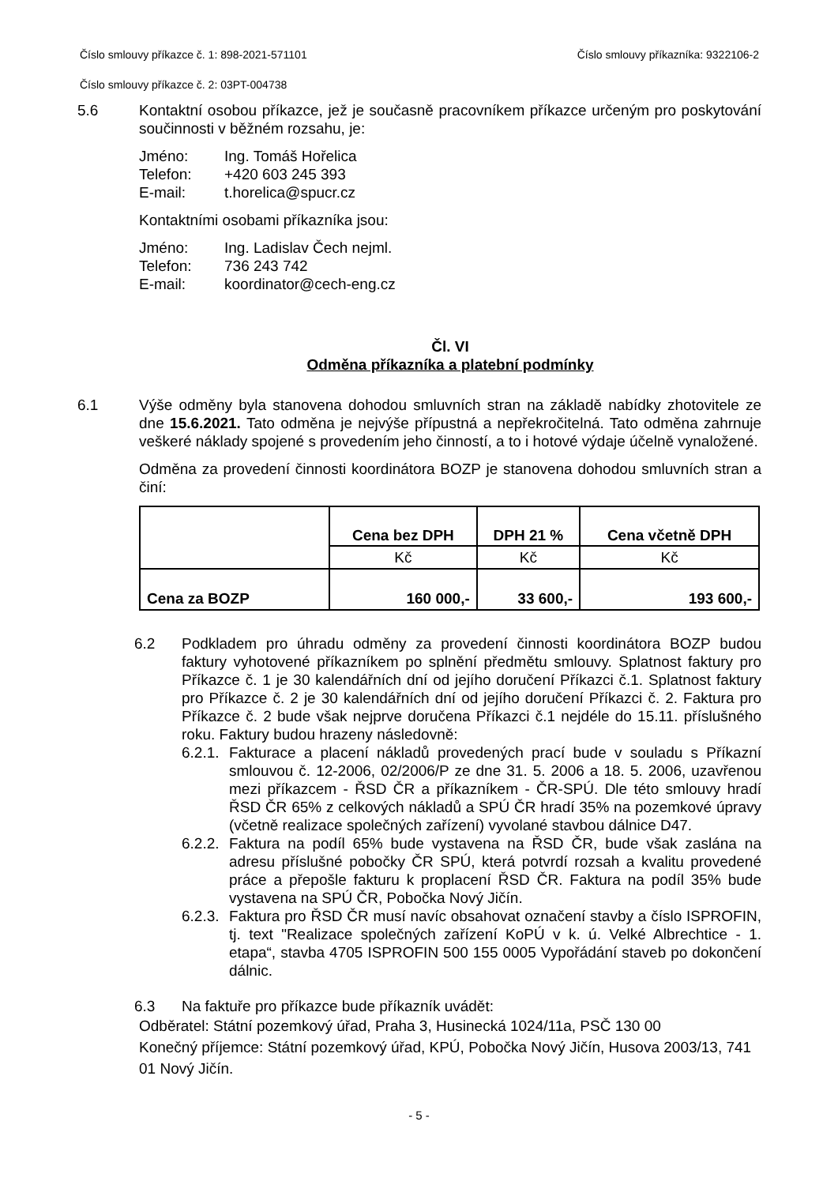Číslo smlouvy příkazce č. 1: 898-2021-571101 Číslo smlouvy příkazníka: 9322106-2
Číslo smlouvy příkazce č. 2: 03PT-004738
5.6 Kontaktní osobou příkazce, jež je současně pracovníkem příkazce určeným pro poskytování součinnosti v běžném rozsahu, je:
Jméno: Ing. Tomáš Hořelica
Telefon: +420 603 245 393
E-mail: t.horelica@spucr.cz
Kontaktními osobami příkazníka jsou:
Jméno: Ing. Ladislav Čech nejml.
Telefon: 736 243 742
E-mail: koordinator@cech-eng.cz
Čl. VI
Odměna příkazníka a platební podmínky
6.1 Výše odměny byla stanovena dohodou smluvních stran na základě nabídky zhotovitele ze dne 15.6.2021. Tato odměna je nejvýše přípustná a nepřekročitelná. Tato odměna zahrnuje veškeré náklady spojené s provedením jeho činností, a to i hotové výdaje účelně vynaložené.
Odměna za provedení činnosti koordinátora BOZP je stanovena dohodou smluvních stran a činí:
| | Cena bez DPH | DPH 21 % | Cena včetně DPH |
| | Kč | Kč | Kč |
| Cena za BOZP | 160 000,- | 33 600,- | 193 600,- |
6.2 Podkladem pro úhradu odměny za provedení činnosti koordinátora BOZP budou faktury vyhotovené příkazníkem po splnění předmětu smlouvy. Splatnost faktury pro Příkazce č. 1 je 30 kalendářních dní od jejího doručení Příkazci č.1. Splatnost faktury pro Příkazce č. 2 je 30 kalendářních dní od jejího doručení Příkazci č. 2. Faktura pro Příkazce č. 2 bude však nejprve doručena Příkazci č.1 nejdéle do 15.11. příslušného roku. Faktury budou hrazeny následovně:
6.2.1.
Fakturace a placení nákladů provedených prací bude v souladu s Příkazní smlouvou č. 12-2006, 02/2006/P ze dne 31. 5. 2006 a 18. 5. 2006, uzavřenou mezi příkazcem - ŘSD ČR a příkazníkem - ČR-SPÚ. Dle této smlouvy hradí ŘSD ČR 65% z celkových nákladů a SPÚ ČR hradí 35% na pozemkové úpravy (včetně realizace společných zařízení) vyvolané stavbou dálnice D47.
6.2.2.
Faktura na podíl 65% bude vystavena na ŘSD ČR, bude však zaslána na adresu příslušné pobočky ČR SPÚ, která potvrdí rozsah a kvalitu provedené práce a přepošle fakturu k proplacení ŘSD ČR. Faktura na podíl 35% bude vystavena na SPÚ ČR, Pobočka Nový Jičín.
6.2.3.
Faktura pro ŘSD ČR musí navíc obsahovat označení stavby a číslo ISPROFIN, tj. text "Realizace společných zařízení KoPÚ v k. ú. Velké Albrechtice - 1. etapa“, stavba 4705 ISPROFIN 500 155 0005 Vypořádání staveb po dokončení dálnic.
6.3 Na faktuře pro příkazce bude příkazník uvádět:
Odběratel: Státní pozemkový úřad, Praha 3, Husinecká 1024/11a, PSČ 130 00
Konečný příjemce: Státní pozemkový úřad, KPÚ, Pobočka Nový Jičín, Husova 2003/13, 741 01 Nový Jičín.
- 5 -